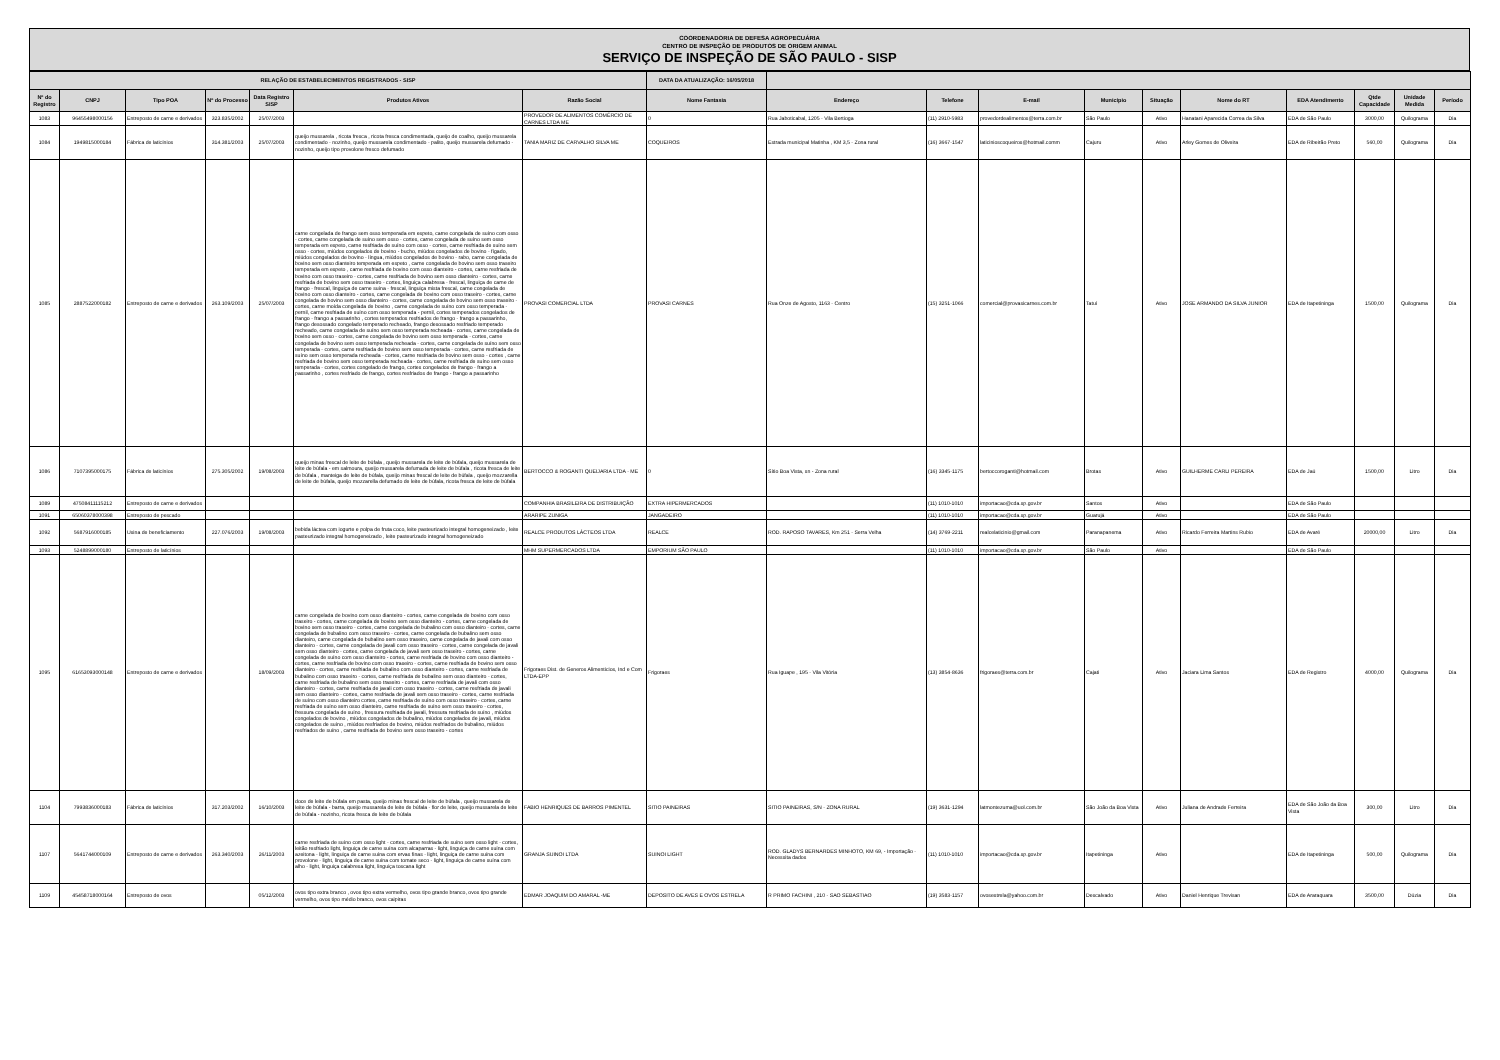COORDENADORIA DE DEFESA AGROPECUÁRIA
CENTRO DE INSPEÇÃO DE PRODUTOS DE ORIGEM ANIMAL
SERVIÇO DE INSPEÇÃO DE SÃO PAULO - SISP
| RELAÇÃO DE ESTABELECIMENTOS REGISTRADOS - SISP | | | | | | | DATA DA ATUALIZAÇÃO: 16/05/2018 | | | | | | | | | | |
| --- | --- | --- | --- | --- | --- | --- | --- | --- | --- | --- | --- | --- | --- | --- | --- | --- | --- |
| Nº do Registro | CNPJ | Tipo POA | Nº do Processo | Data Registro SISP | Produtos Ativos | Razão Social | Nome Fantasia | Endereço | Telefone | E-mail | Município | Situação | Nome do RT | EDA Atendimento | Qtde Capacidade | Unidade Medida | Período |
| 1083 | 96455498000156 | Entreposto de carne e derivados | 323.835/2002 | 25/07/2003 | | PROVEDOR DE ALIMENTOS COMÉRCIO DE CARNES LTDA ME | 0 | Rua Jaboticabal, 1205 - Vila Bertioga | (11) 2910-5983 | provedordealimentos@terra.com.br | São Paulo | Ativo | Hanatani Aparecida Correa da Silva | EDA de São Paulo | 3000,00 | Quilograma | Dia |
| 1084 | 1949815000184 | Fábrica de laticínios | 314.381/2003 | 25/07/2003 | queijo mussarela , ricota fresca , ricota fresca condimentada, queijo de coalho, queijo mussarela condimentado - nozinho, queijo mussarela condimentado - palito, queijo mussarela defumado - nozinho, queijo tipo provolone fresco defumado | TANIA MARIZ DE CARVALHO SILVA ME | COQUEIROS | Estrada municipal Matinha , KM 3,5 - Zona rural | (16) 3667-1547 | laticinioscoqueiros@hotmail.comm | Cajuru | Ativo | Arley Gomes de Oliveira | EDA de Ribeirão Preto | 560,00 | Quilograma | Dia |
| 1085 | 2887522000182 | Entreposto de carne e derivados | 263.109/2003 | 25/07/2003 | carne congelada de frango sem osso temperada em espeto, carne congelada de suíno com osso - cortes, carne congelada de suíno sem osso - cortes, carne congelada de suíno sem osso temperada em espeto, carne resfriada de suíno com osso - cortes, carne resfriada de suíno sem osso - cortes, miúdos congelados de bovino - bucho, miúdos congelados de bovino - fígado, miúdos congelados de bovino - língua, miúdos congelados de bovino - rabo, carne congelada de bovino sem osso dianteiro temperada em espeto , carne congelada de bovino sem osso traseiro temperada em espeto , carne resfriada de bovino com osso dianteiro - cortes, carne resfriada de bovino com osso traseiro - cortes, carne resfriada de bovino sem osso dianteiro - cortes, carne resfriada de bovino sem osso traseiro - cortes, linguiça calabresa - frescal, linguiça de carne de frango - frescal, linguiça de carne suína - frescal, linguiça mista frescal, carne congelada de bovino com osso dianteiro - cortes, carne congelada de bovino com osso traseiro - cortes, carne congelada de bovino sem osso dianteiro - cortes, carne congelada de bovino sem osso traseiro - cortes, carne moída congelada de bovino , carne congelada de suíno com osso temperada - pernil, carne resfriada de suíno com osso temperada - pernil, cortes temperados congelados de frango - frango a passarinho , cortes temperados resfriados de frango - frango a passarinho, frango desossado congelado temperado recheado, frango desossado resfriado temperado recheado, carne congelada de suíno sem osso temperada recheada - cortes, carne congelada de bovino sem osso - cortes, carne congelada de bovino sem osso temperada - cortes, carne congelada de bovino sem osso temperada recheada - cortes, carne congelada de suíno sem osso temperada - cortes, carne resfriada de bovino sem osso temperada - cortes, carne resfriada de suíno sem osso temperada recheada - cortes, carne resfriada de bovino sem osso - cortes , carne resfriada de bovino sem osso temperada recheada - cortes, carne resfriada de suíno sem osso temperada - cortes, cortes congelado de frango, cortes congelados de frango - frango a passarinho , cortes resfriado de frango, cortes resfriados de frango - frango a passarinho | PROVASI COMERCIAL LTDA | PROVASI CARNES | Rua Onze de Agosto, 1163 - Centro | (15) 3251-1066 | comercial@provasicarnes.com.br | Tatuí | Ativo | JOSE ARMANDO DA SILVA JUNIOR | EDA de Itapetininga | 1500,00 | Quilograma | Dia |
| 1086 | 7107395000175 | Fábrica de laticínios | 275.305/2002 | 19/08/2003 | queijo minas frescal de leite de búfala , queijo mussarela de leite de búfala, queijo mussarela de leite de búfala - em salmoura, queijo mussarela defumada de leite de búfala , ricota fresca de leite de búfala , manteiga de leite de búfala, queijo minas frescal de leite de búfala , queijo mozzarella de leite de búfala, queijo mozzarella defumado de leite de búfala, ricota fresca de leite de búfala | BERTOCCO & ROGANTI QUEIJARIA LTDA - ME | 0 | Sítio Boa Vista, sn - Zona rural | (16) 3345-1175 | bertoccoroganti@hotmail.com | Brotas | Ativo | GUILHERME CARLI PEREIRA | EDA de Jaú | 1500,00 | Litro | Dia |
| 1089 | 47508411115212 | Entreposto de carne e derivados | | | | COMPANHIA BRASILEIRA DE DISTRIBUIÇÃO | EXTRA HIPERMERCADOS | | (11) 1010-1010 | importacao@cda.sp.gov.br | Santos | Ativo | | EDA de São Paulo | | | |
| 1091 | 65060378000398 | Entreposto de pescado | | | | ARARIPE ZUNIGA | JANGADEIRO | | (11) 1010-1010 | importacao@cda.sp.gov.br | Guarujá | Ativo | | EDA de São Paulo | | | |
| 1092 | 5687916000185 | Usina de beneficiamento | 227.076/2003 | 19/08/2003 | bebida láctea com iogurte e polpa de fruta coco, leite pasteurizado integral homogeneizado , leite pasteurizado integral homogeneizado , leite pasteurizado integral homogeneizado | REALCE PRODUTOS LÁCTEOS LTDA | REALCE | ROD. RAPOSO TAVARES, Km 251 - Serra Velha | (14) 3769-2211 | realcelaticinio@gmail.com | Paranapanema | Ativo | Ricardo Ferreira Martins Rubio | EDA de Avaré | 20000,00 | Litro | Dia |
| 1093 | 5248899000180 | Entreposto de laticínios | | | | MHM SUPERMERCADOS LTDA | EMPORIUM SÃO PAULO | | (11) 1010-1010 | importacao@cda.sp.gov.br | São Paulo | Ativo | | EDA de São Paulo | | | |
| 1095 | 61653093000148 | Entreposto de carne e derivados | | 18/09/2003 | carne congelada de bovino com osso dianteiro - cortes, carne congelada de bovino com osso traseiro - cortes, carne congelada de bovino sem osso dianteiro - cortes, carne congelada de bovino sem osso traseiro - cortes, carne congelada de bubalino com osso dianteiro - cortes, carne congelada de bubalino com osso traseiro - cortes, carne congelada de bubalino sem osso dianteiro, carne congelada de bubalino sem osso traseiro, carne congelada de javali com osso dianteiro - cortes, carne congelada de javali com osso traseiro - cortes, carne congelada de javali sem osso dianteiro - cortes, carne congelada de javali sem osso traseiro - cortes, carne congelada de suíno com osso dianteiro - cortes, carne resfriada de bovino com osso dianteiro - cortes, carne resfriada de bovino com osso traseiro - cortes, carne resfriada de bovino sem osso dianteiro - cortes, carne resfriada de bubalino com osso dianteiro - cortes, carne resfriada de bubalino com osso traseiro - cortes, carne resfriada de bubalino sem osso dianteiro - cortes, carne resfriada de bubalino sem osso traseiro - cortes, carne resfriada de javali com osso dianteiro - cortes, carne resfriada de javali com osso traseiro - cortes, carne resfriada de javali sem osso dianteiro - cortes, carne resfriada de javali sem osso traseiro - cortes, carne resfriada de suíno com osso dianteiro cortes, carne resfriada de suíno com osso traseiro - cortes, carne resfriada de suíno sem osso dianteiro, carne resfriada de suíno sem osso traseiro - cortes, fressura congelada de suíno , fressura resfriada de javali, fressura resfriada de suíno , miúdos congelados de bovino , miúdos congelados de bubalino, miúdos congelados de javali, miúdos congelados de suíno , miúdos resfriados de bovino, miúdos resfriados de bubalino, miúdos resfriados de suíno , carne resfriada de bovino sem osso traseiro - cortes | Frigoraes Dist. de Generos Alimenticios, Ind e Com LTDA-EPP | Frigoraes | Rua Iguape , 195 - Vila Vitória | (13) 3854-8636 | frigoraes@terra.com.br | Cajati | Ativo | Jaciara Lima Santos | EDA de Registro | 4000,00 | Quilograma | Dia |
| 1104 | 7993836000183 | Fábrica de laticínios | 317.203/2002 | 16/10/2003 | doce de leite de búfala em pasta, queijo minas frescal de leite de búfala , queijo mussarela de leite de búfala - barra, queijo mussarela de leite de búfala - flor de leite, queijo mussarela de leite de búfala - nozinho, ricota fresca de leite de búfala | FABIO HENRIQUES DE BARROS PIMENTEL | SITIO PAINEIRAS | SITIO PAINEIRAS, S/N - ZONA RURAL | (19) 3631-1294 | latmontezuma@uol.com.br | São João da Boa Vista | Ativo | Juliana de Andrade Ferreira | EDA de São João da Boa Vista | 300,00 | Litro | Dia |
| 1107 | 5641744000109 | Entreposto de carne e derivados | 263.340/2003 | 26/11/2003 | carne resfriada de suíno com osso light - cortes, carne resfriada de suíno sem osso light - cortes, leitão resfriado light, linguiça de carne suína com alcaparras - light, linguiça de carne suína com azeitona - light, linguiça de carne suína com ervas finas - light, linguiça de carne suína com provolone - light, linguiça de carne suína com tomate seco - light, linguiça de carne suína com alho - light, linguiça calabresa light, linguiça toscana light | GRANJA SUINOI LTDA | SUINOI LIGHT | ROD. GLADYS BERNARDES MINHOTO, KM 69, - Importação - Necessita dados | (11) 1010-1010 | importacao@cda.sp.gov.br | Itapetininga | Ativo | | EDA de Itapetininga | 500,00 | Quilograma | Dia |
| 1109 | 45458718000164 | Entreposto de ovos | | 05/12/2003 | ovos tipo extra branco , ovos tipo extra vermelho, ovos tipo grande branco, ovos tipo grande vermelho, ovos tipo médio branco, ovos caipiras | EDMAR JOAQUIM DO AMARAL -ME | DEPOSITO DE AVES E OVOS ESTRELA | R PRIMO FACHINI , 210 - SAO SEBASTIAO | (19) 3583-1157 | ovosestrela@yahoo.com.br | Descalvado | Ativo | Daniel Henrique Trevisan | EDA de Araraquara | 3500,00 | Dúzia | Dia |